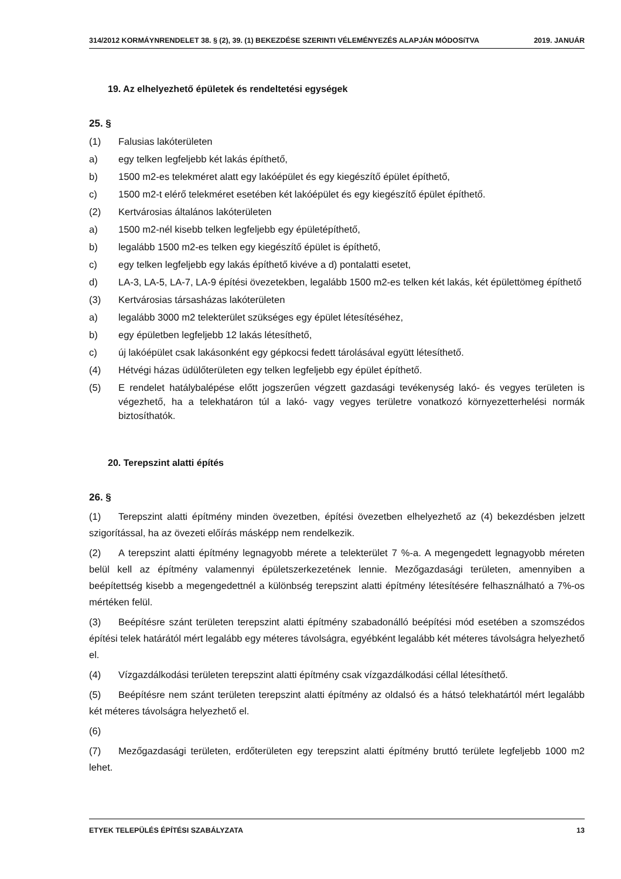314/2012 KORMÁYNRENDELET 38. § (2), 39. (1) BEKEZDÉSE SZERINTI VÉLEMÉNYEZÉS ALAPJÁN MÓDOSíTVA 2019. JANUÁR
19. Az elhelyezhető épületek és rendeltetési egységek
25. §
(1) Falusias lakóterületen
a) egy telken legfeljebb két lakás építhető,
b) 1500 m2-es telekméret alatt egy lakóépület és egy kiegészítő épület építhető,
c) 1500 m2-t elérő telekméret esetében két lakóépület és egy kiegészítő épület építhető.
(2) Kertvárosias általános lakóterületen
a) 1500 m2-nél kisebb telken legfeljebb egy épületépíthető,
b) legalább 1500 m2-es telken egy kiegészítő épület is építhető,
c) egy telken legfeljebb egy lakás építhető kivéve a d) pontalatti esetet,
d) LA-3, LA-5, LA-7, LA-9 építési övezetekben, legalább 1500 m2-es telken két lakás, két épülettömeg építhető
(3) Kertvárosias társasházas lakóterületen
a) legalább 3000 m2 telekterület szükséges egy épület létesítéséhez,
b) egy épületben legfeljebb 12 lakás létesíthető,
c) új lakóépület csak lakásonként egy gépkocsi fedett tárolásával együtt létesíthető.
(4) Hétvégi házas üdülőterületen egy telken legfeljebb egy épület építhető.
(5) E rendelet hatálybalépése előtt jogszerűen végzett gazdasági tevékenység lakó- és vegyes területen is végezhető, ha a telekhatáron túl a lakó- vagy vegyes területre vonatkozó környezetterhelési normák biztosíthatók.
20. Terepszint alatti építés
26. §
(1) Terepszint alatti építmény minden övezetben, építési övezetben elhelyezhető az (4) bekezdésben jelzett szigorítással, ha az övezeti előírás másképp nem rendelkezik.
(2) A terepszint alatti építmény legnagyobb mérete a telekterület 7 %-a. A megengedett legnagyobb méreten belül kell az építmény valamennyi épületszerkezetének lennie. Mezőgazdasági területen, amennyiben a beépítettség kisebb a megengedettnél a különbség terepszint alatti építmény létesítésére felhasználható a 7%-os mértéken felül.
(3) Beépítésre szánt területen terepszint alatti építmény szabadonálló beépítési mód esetében a szomszédos építési telek határától mért legalább egy méteres távolságra, egyébként legalább két méteres távolságra helyezhető el.
(4) Vízgazdálkodási területen terepszint alatti építmény csak vízgazdálkodási céllal létesíthető.
(5) Beépítésre nem szánt területen terepszint alatti építmény az oldalsó és a hátsó telekhatártól mért legalább két méteres távolságra helyezhető el.
(6)
(7) Mezőgazdasági területen, erdőterületen egy terepszint alatti építmény bruttó területe legfeljebb 1000 m2 lehet.
ETYEK TELEPÜLÉS ÉPÍTÉSI SZABÁLYZATA 13